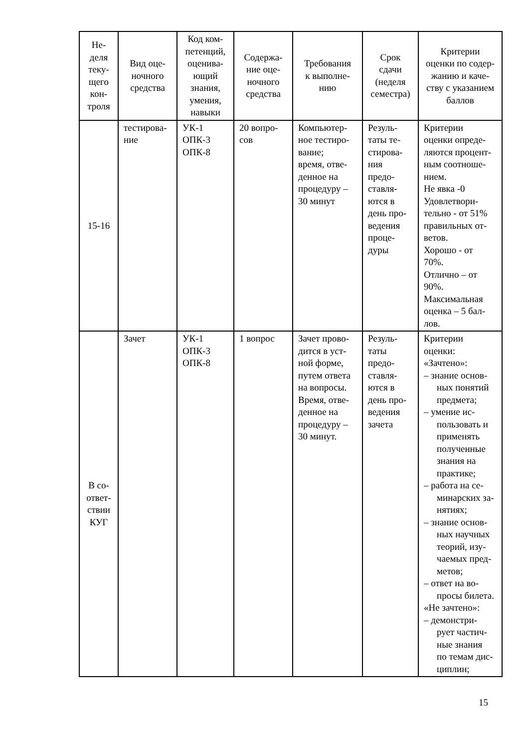| Не- деля теку- щего кон- троля | Вид оце- ночного средства | Код ком- петенций, оценива- ющий знания, умения, навыки | Содержа- ние оце- ночного средства | Требования к выполне- нию | Срок сдачи (неделя семестра) | Критерии оценки по содер- жанию и каче- ству с указанием баллов |
| --- | --- | --- | --- | --- | --- | --- |
| 15-16 | тестирова- ние | УК-1 ОПК-3 ОПК-8 | 20 вопро- сов | Компьютер- ное тестиро- вание; время, отве- денное на процедуру – 30 минут | Резуль- таты те- стирова- ния предо- ставля- ются в день про- ведения проце- дуры | Критерии оценки опреде- ляются процент- ным соотноше- нием. Не явка -0 Удовлетвори- тельно - от 51% правильных от- ветов. Хорошо - от 70%. Отлично – от 90%. Максимальная оценка – 5 бал- лов. |
| В со- ответ- ствии КУГ | Зачет | УК-1 ОПК-3 ОПК-8 | 1 вопрос | Зачет прово- дится в уст- ной форме, путем ответа на вопросы. Время, отве- денное на процедуру – 30 минут. | Резуль- таты предо- ставля- ются в день про- ведения зачета | Критерии оценки: «Зачтено»: – знание основ- ных понятий предмета; – умение ис- пользовать и применять полученные знания на практике; – работа на се- минарских за- нятиях; – знание основ- ных научных теорий, изу- чаемых пред- метов; – ответ на во- просы билета. «Не зачтено»: – демонстри- рует частич- ные знания по темам дис- циплин; |
15